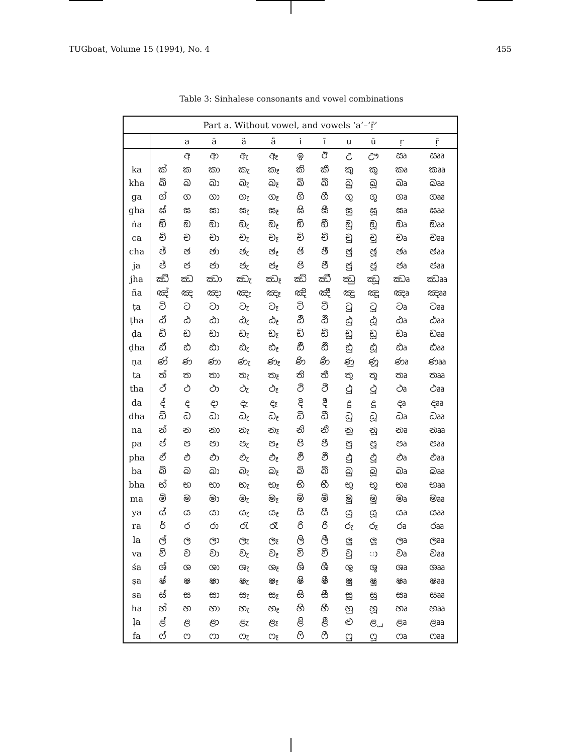TUGboat, Volume 15 (1994), No. 4 455
Table 3: Sinhalese consonants and vowel combinations
| Part a. Without vowel, and vowels ‘a’–‘ṝ’ | | | | | | | | | | | |
| --- | --- | --- | --- | --- | --- | --- | --- | --- | --- | --- | --- |
| | | a | ā | ä | ǟ | i | ī | u | ū | ṛ | ṝ |
| | | අ | ආ | ඇ | ඈ | ඉ | ඊ | උ | ඌ | ඍ | ඎ |
| ka | ක් | ක | කා | කැ | කෑ | කි | කී | කු | කූ | කෘ | කෲ |
| kha | ඛ් | ඛ | ඛා | ඛැ | ඛෑ | ඛි | ඛී | ඛු | ඛූ | ඛෘ | ඛෲ |
| ga | ග් | ග | ගා | ගැ | ගෑ | ගි | ගී | ගු | ගූ | ගෘ | ගෲ |
| gha | ඝ් | ඝ | ඝා | ඝැ | ඝෑ | ඝි | ඝී | ඝු | ඝූ | ඝෘ | ඝෲ |
| ṅa | ඞ් | ඞ | ඞා | ඞැ | ඞෑ | ඞි | ඞී | ඞු | ඞූ | ඞෘ | ඞෲ |
| ca | ච් | ච | චා | චැ | චෑ | චි | චී | චු | චූ | චෘ | චෲ |
| cha | ඡ් | ඡ | ඡා | ඡැ | ඡෑ | ඡි | ඡී | ඡු | ඡූ | ඡෘ | ඡෲ |
| ja | ජ් | ජ | ජා | ජැ | ජෑ | ජි | ජී | ජු | ජූ | ජෘ | ජෲ |
| jha | ඣ් | ඣ | ඣා | ඣැ | ඣෑ | ඣි | ඣී | ඣු | ඣූ | ඣෘ | ඣෲ |
| ña | ඤ් | ඤ | ඤා | ඤැ | ඤෑ | ඤි | ඤී | ඤු | ඤූ | ඤෘ | ඤෲ |
| ṭa | ට් | ට | ටා | ටැ | ටෑ | ටි | ටී | ටු | ටූ | ටෘ | ටෲ |
| ṭha | ඨ් | ඨ | ඨා | ඨැ | ඨෑ | ඨි | ඨී | ඨු | ඨූ | ඨෘ | ඨෲ |
| ḍa | ඩ් | ඩ | ඩා | ඩැ | ඩෑ | ඩි | ඩී | ඩු | ඩූ | ඩෘ | ඩෲ |
| ḍha | ඪ් | ඪ | ඪා | ඪැ | ඪෑ | ඪි | ඪී | ඪු | ඪූ | ඪෘ | ඪෲ |
| ṇa | ණ් | ණ | ණා | ණැ | ණෑ | ණි | ණී | ණු | ණූ | ණෘ | ණෲ |
| ta | ත් | ත | තා | තැ | තෑ | ති | තී | තු | තූ | තෘ | තෲ |
| tha | ථ් | ථ | ථා | ථැ | ථෑ | ථි | ථී | ථු | ථූ | ථෘ | ථෲ |
| da | ද් | ද | දා | දැ | දෑ | දි | දී | දු | දූ | දෘ | දෲ |
| dha | ධ් | ධ | ධා | ධැ | ධෑ | ධි | ධී | ධු | ධූ | ධෘ | ධෲ |
| na | න් | න | නා | නැ | නෑ | නි | නී | නු | නූ | නෘ | නෲ |
| pa | ප් | ප | පා | පැ | පෑ | පි | පී | පු | පූ | පෘ | පෲ |
| pha | ඵ් | ඵ | ඵා | ඵැ | ඵෑ | ඵි | ඵී | ඵු | ඵූ | ඵෘ | ඵෲ |
| ba | බ් | බ | බා | බැ | බෑ | බි | බී | බු | බූ | බෘ | බෲ |
| bha | භ් | භ | භා | භැ | භෑ | භි | භී | භු | භූ | භෘ | භෲ |
| ma | ම් | ම | මා | මැ | මෑ | මි | මී | මු | මූ | මෘ | මෲ |
| ya | ය් | ය | යා | යැ | යෑ | යි | යී | යු | යූ | යෘ | යෲ |
| ra | ර් | ර | රා | රැ | රෑ | රි | රී | රු | රූ | රෘ | රෲ |
| la | ල් | ල | ලා | ලැ | ලෑ | ලි | ලී | ලු | ලූ | ලෘ | ලෲ |
| va | ව් | ව | වා | වැ | වෑ | වි | වී | වු | ා | වෘ | වෲ |
| śa | ශ් | ශ | ශා | ශැ | ශෑ | ශි | ශී | ශු | ශූ | ශෘ | ශෲ |
| ṣa | ෂ් | ෂ | ෂා | ෂැ | ෂෑ | ෂි | ෂී | ෂු | ෂූ | ෂෘ | ෂෲ |
| sa | ස් | ස | සා | සැ | සෑ | සි | සී | සු | සූ | සෘ | සෲ |
| ha | හ් | හ | හා | හැ | හෑ | හි | හී | හු | හූ | හෘ | හෲ |
| ḷa | ළ් | ළ | ළා | ළැ | ළෑ | ළි | ළී | ළු | ළූ | ළෘ | ළෲ |
| fa | ෆ් | ෆ | ෆා | ෆැ | ෆෑ | ෆි | ෆී | ෆු | ෆූ | ෆෘ | ෆෲ |